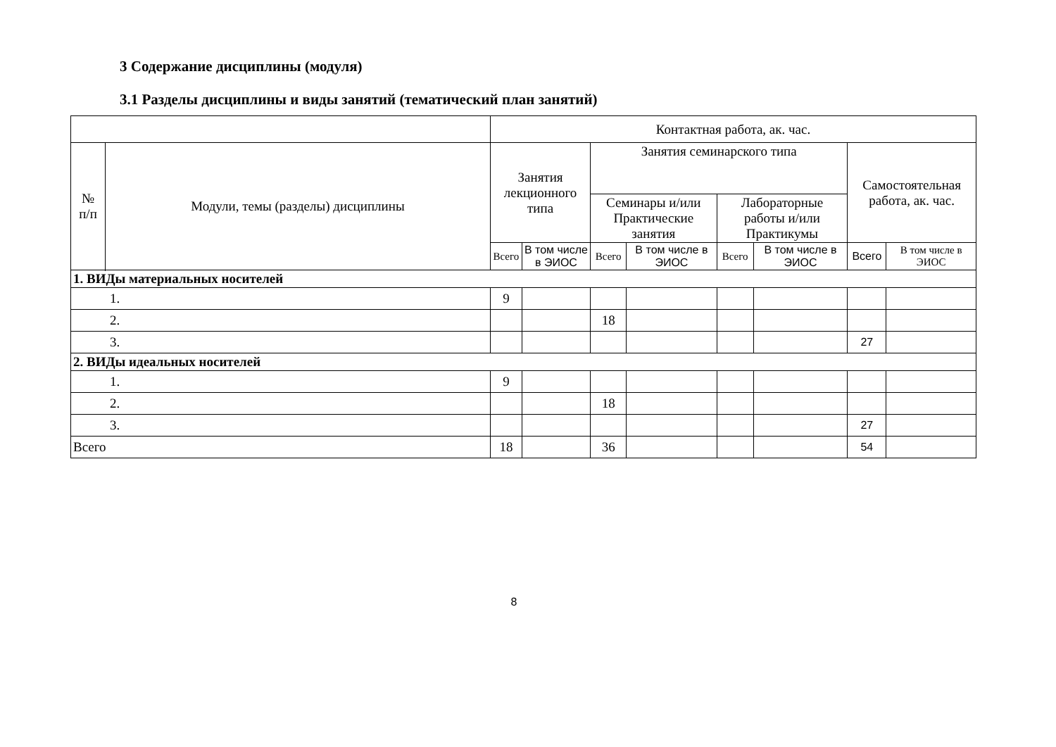3 Содержание дисциплины (модуля)
3.1 Разделы дисциплины и виды занятий (тематический план занятий)
| | | Контактная работа, ак. час. | | | | | | | |
| --- | --- | --- | --- | --- | --- | --- | --- | --- | --- |
| № п/п | Модули, темы (разделы) дисциплины | Занятия лекционного типа | | Занятия семинарского типа | | | | Самостоятельная работа, ак. час. | |
| | | | | Семинары и/или Практические занятия | | Лабораторные работы и/или Практикумы | | | |
| | | Всего | В том числе в ЭИОС | Всего | В том числе в ЭИОС | Всего | В том числе в ЭИОС | Всего | В том числе в ЭИОС |
| 1. ВИДы материальных носителей | | | | | | | | | |
| 1. | | 9 | | | | | | | |
| 2. | | | | 18 | | | | | |
| 3. | | | | | | | | 27 | |
| 2. ВИДы идеальных носителей | | | | | | | | | |
| 1. | | 9 | | | | | | | |
| 2. | | | | 18 | | | | | |
| 3. | | | | | | | | 27 | |
| Всего | | 18 | | 36 | | | | 54 | |
8